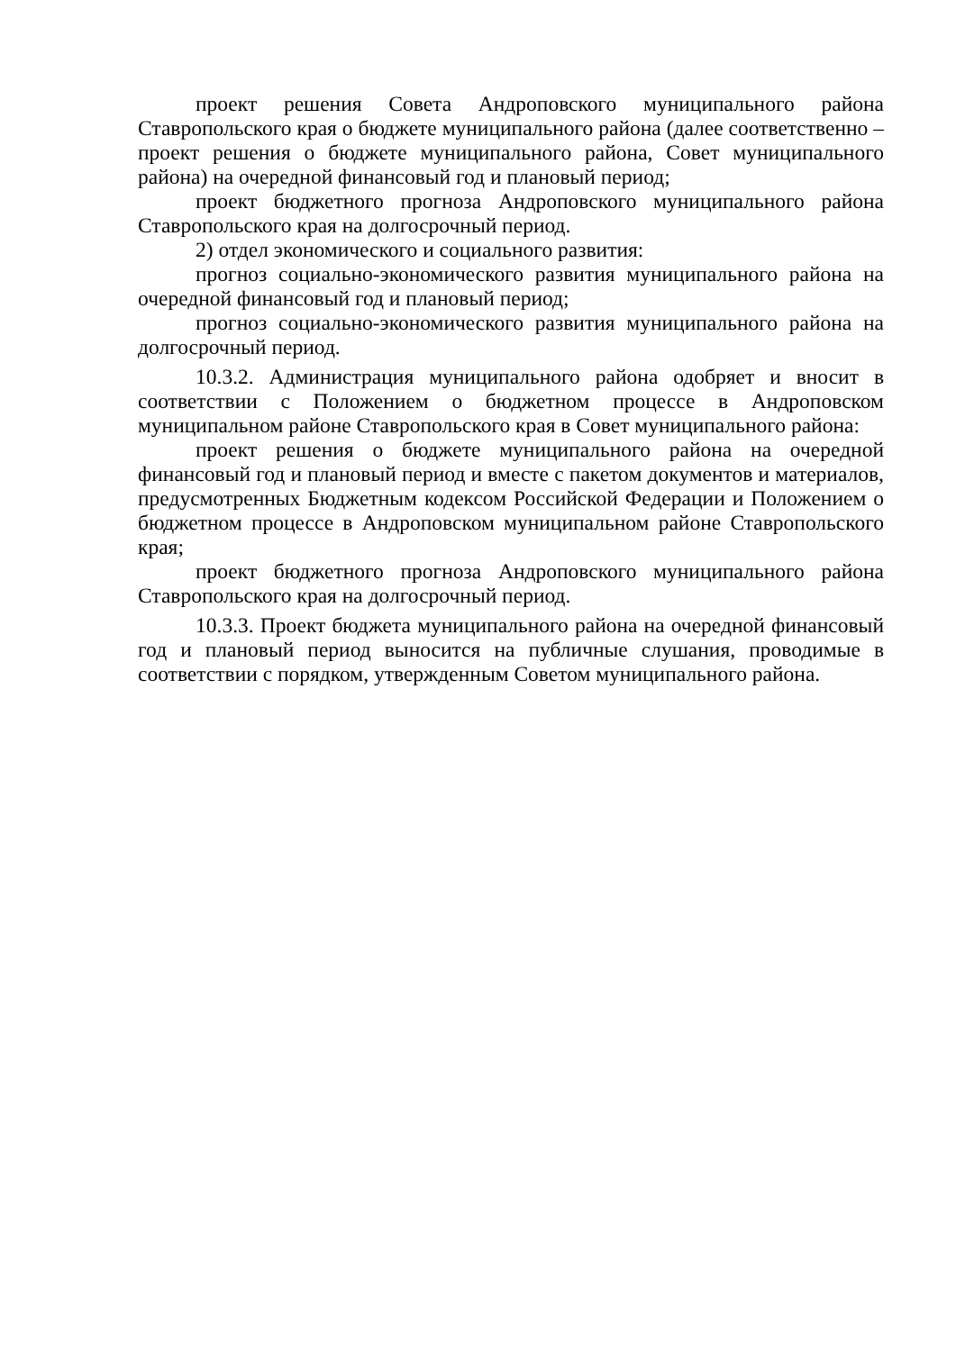проект решения Совета Андроповского муниципального района Ставропольского края о бюджете муниципального района (далее соответственно – проект решения о бюджете муниципального района, Совет муниципального района) на очередной финансовый год и плановый период;
проект бюджетного прогноза Андроповского муниципального района Ставропольского края на долгосрочный период.
2) отдел экономического и социального развития:
прогноз социально-экономического развития муниципального района на очередной финансовый год и плановый период;
прогноз социально-экономического развития муниципального района на долгосрочный период.
10.3.2. Администрация муниципального района одобряет и вносит в соответствии с Положением о бюджетном процессе в Андроповском муниципальном районе Ставропольского края в Совет муниципального района:
проект решения о бюджете муниципального района на очередной финансовый год и плановый период и вместе с пакетом документов и материалов, предусмотренных Бюджетным кодексом Российской Федерации и Положением о бюджетном процессе в Андроповском муниципальном районе Ставропольского края;
проект бюджетного прогноза Андроповского муниципального района Ставропольского края на долгосрочный период.
10.3.3. Проект бюджета муниципального района на очередной финансовый год и плановый период выносится на публичные слушания, проводимые в соответствии с порядком, утвержденным Советом муниципального района.